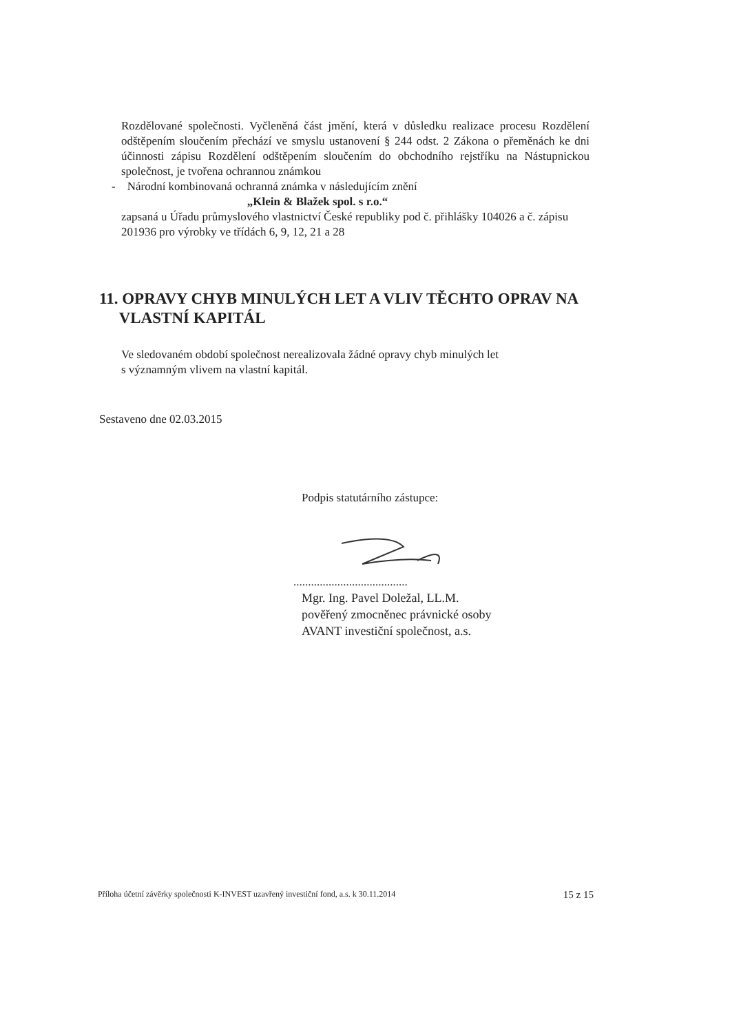Rozdělované společnosti. Vyčleněná část jmění, která v důsledku realizace procesu Rozdělení odštěpením sloučením přechází ve smyslu ustanovení § 244 odst. 2 Zákona o přeměnách ke dni účinnosti zápisu Rozdělení odštěpením sloučením do obchodního rejstříku na Nástupnickou společnost, je tvořena ochrannou známkou
- Národní kombinovaná ochranná známka v následujícím znění
„Klein & Blažek spol. s r.o.“
zapsaná u Úřadu průmyslového vlastnictví České republiky pod č. přihlášky 104026 a č. zápisu 201936 pro výrobky ve třídách 6, 9, 12, 21 a 28
11. OPRAVY CHYB MINULÝCH LET A VLIV TĚCHTO OPRAV NA
VLASTNÍ KAPITÁL
Ve sledovaném období společnost nerealizovala žádné opravy chyb minulých let
s významným vlivem na vlastní kapitál.
Sestaveno dne 02.03.2015
Podpis statutárního zástupce:
.......................................
Mgr. Ing. Pavel Doležal, LL.M.
pověřený zmocněnec právnické osoby
AVANT investiční společnost, a.s.
Příloha účetní závěrky společnosti K-INVEST uzavřený investiční fond, a.s. k 30.11.2014 15 z 15